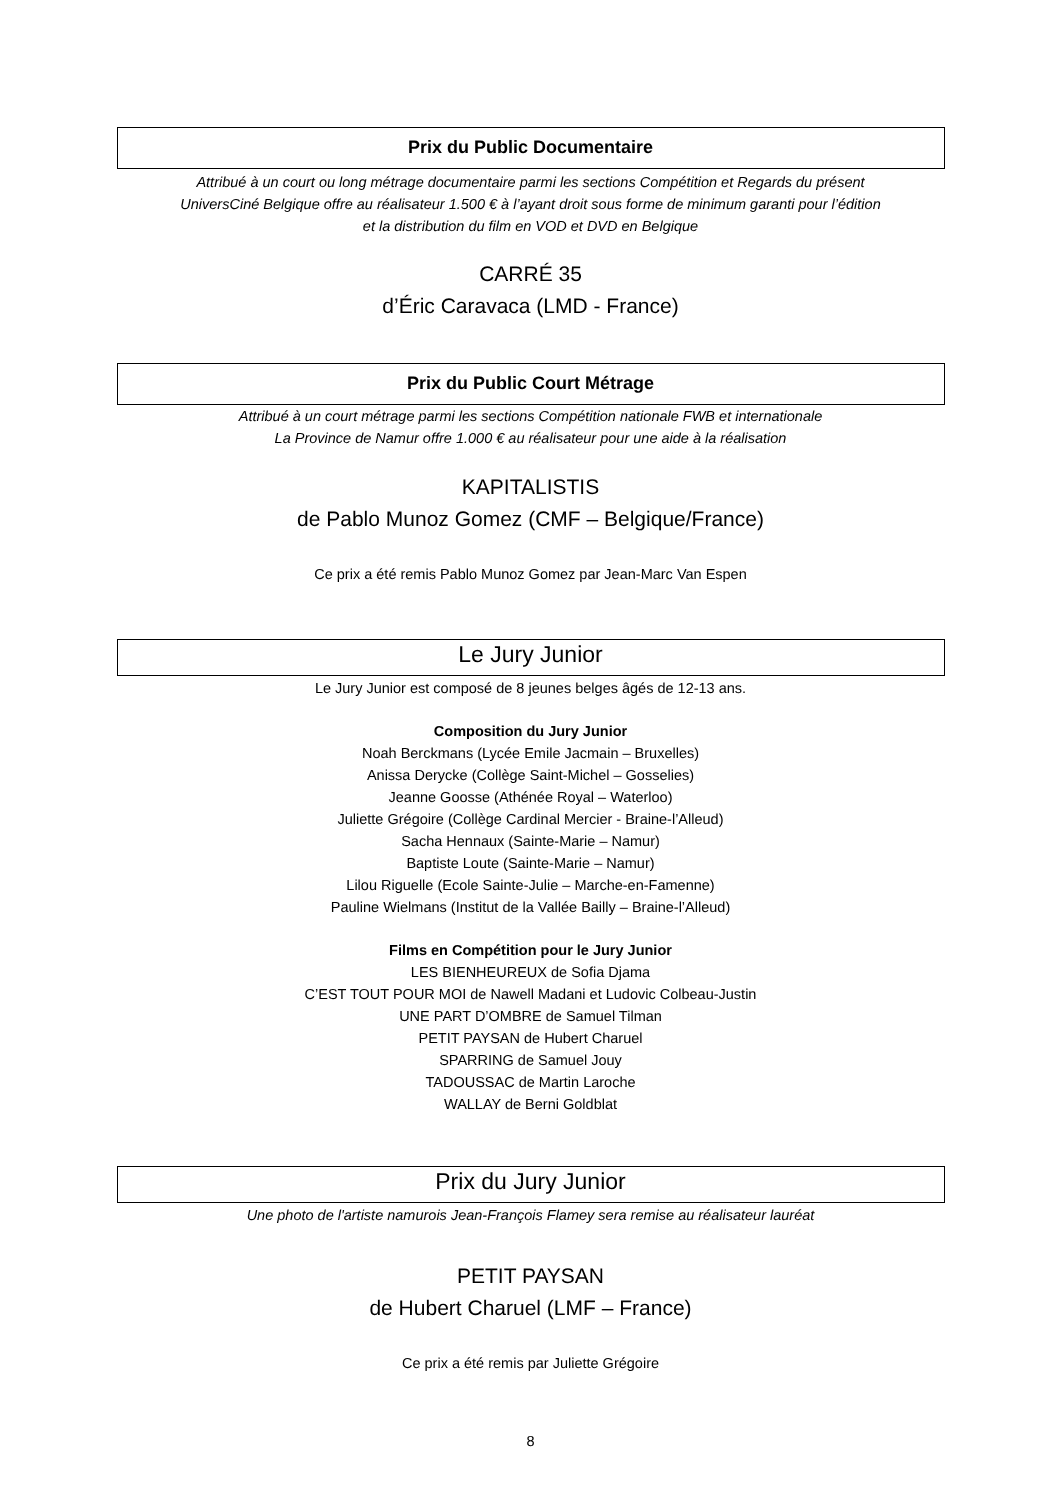Prix du Public Documentaire
Attribué à un court ou long métrage documentaire parmi les sections Compétition et Regards du présent
UniversCiné Belgique offre au réalisateur 1.500 € à l’ayant droit sous forme de minimum garanti pour l’édition
et la distribution du film en VOD et DVD en Belgique
CARRÉ 35
d’Éric Caravaca (LMD - France)
Prix du Public Court Métrage
Attribué à un court métrage parmi les sections Compétition nationale FWB et internationale
La Province de Namur offre 1.000 € au réalisateur pour une aide à la réalisation
KAPITALISTIS
de Pablo Munoz Gomez (CMF – Belgique/France)
Ce prix a été remis Pablo Munoz Gomez par Jean-Marc Van Espen
Le Jury Junior
Le Jury Junior est composé de 8 jeunes belges âgés de 12-13 ans.
Composition du Jury Junior
Noah Berckmans (Lycée Emile Jacmain – Bruxelles)
Anissa Derycke (Collège Saint-Michel – Gosselies)
Jeanne Goosse (Athénée Royal – Waterloo)
Juliette Grégoire (Collège Cardinal Mercier - Braine-l’Alleud)
Sacha Hennaux (Sainte-Marie – Namur)
Baptiste Loute (Sainte-Marie – Namur)
Lilou Riguelle (Ecole Sainte-Julie – Marche-en-Famenne)
Pauline Wielmans (Institut de la Vallée Bailly – Braine-l’Alleud)
Films en Compétition pour le Jury Junior
LES BIENHEUREUX de Sofia Djama
C’EST TOUT POUR MOI de Nawell Madani et Ludovic Colbeau-Justin
UNE PART D’OMBRE de Samuel Tilman
PETIT PAYSAN de Hubert Charuel
SPARRING de Samuel Jouy
TADOUSSAC de Martin Laroche
WALLAY de Berni Goldblat
Prix du Jury Junior
Une photo de l'artiste namurois Jean-François Flamey sera remise au réalisateur lauréat
PETIT PAYSAN
de Hubert Charuel (LMF – France)
Ce prix a été remis par Juliette Grégoire
8